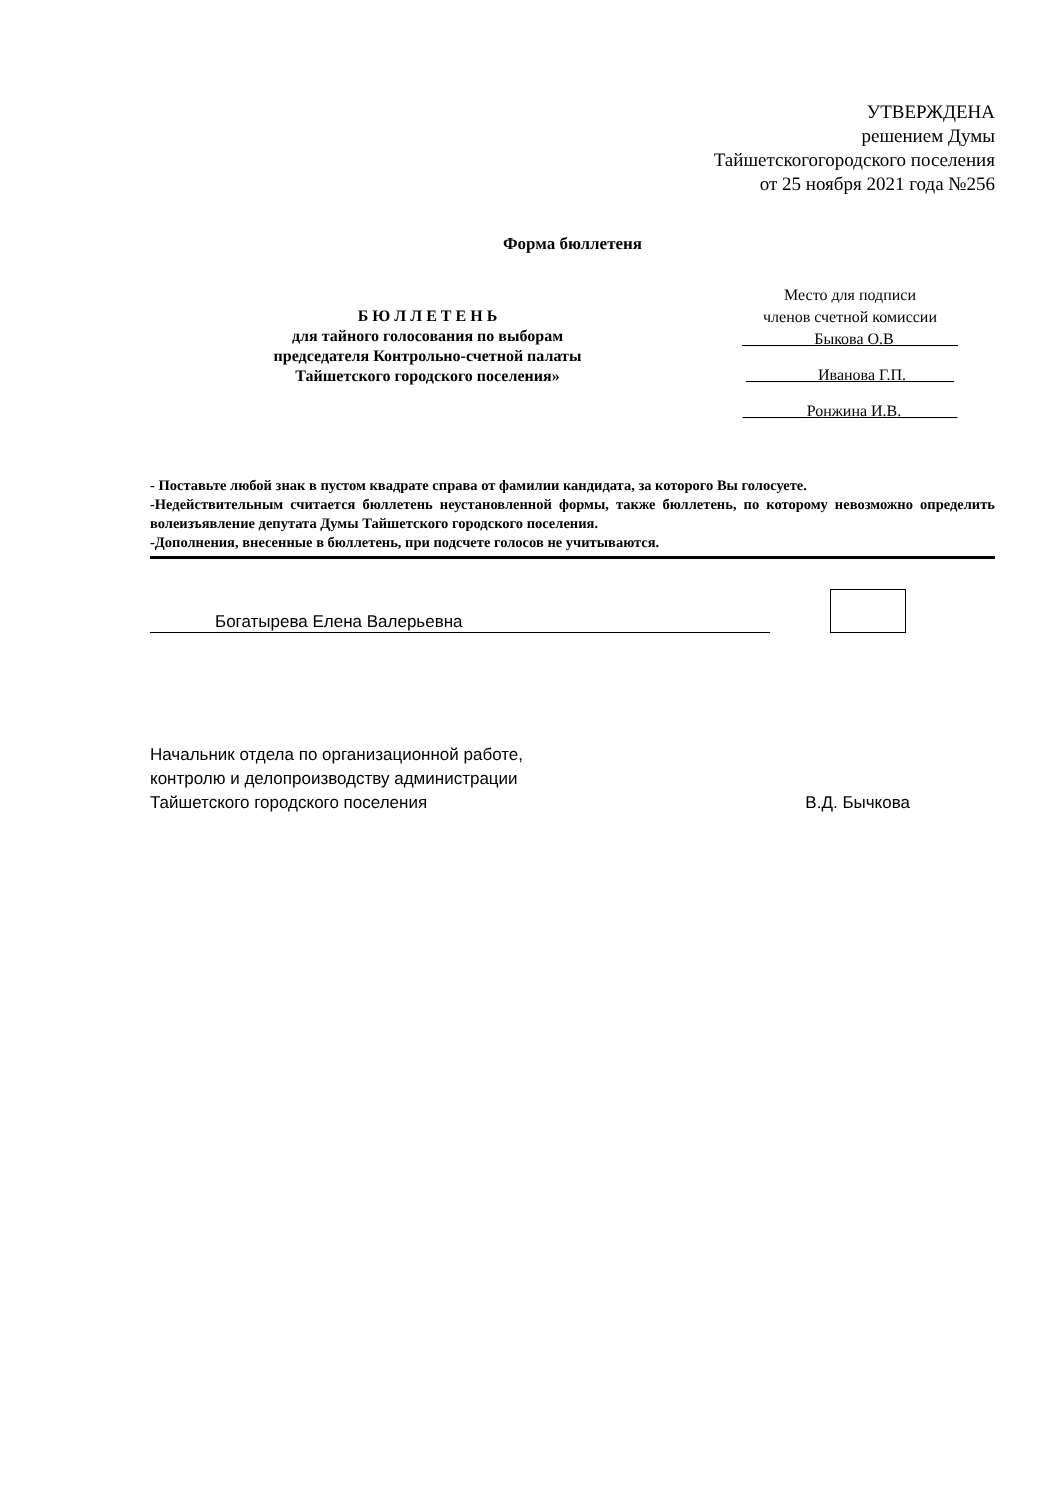УТВЕРЖДЕНА
решением Думы
Тайшетскогогородского поселения
от 25 ноября 2021 года №256
Форма бюллетеня
Б Ю Л Л Е Т Е Н Ь
для тайного голосования по выборам
председателя Контрольно-счетной палаты
Тайшетского городского поселения»
Место для подписи
членов счетной комиссии
_________Быкова О.В________
_________Иванова Г.П.______
________Ронжина И.В._______
- Поставьте любой знак в пустом квадрате справа от фамилии кандидата, за которого Вы голосуете.
-Недействительным считается бюллетень неустановленной формы, также бюллетень, по которому невозможно определить волеизъявление депутата Думы Тайшетского городского поселения.
-Дополнения, внесенные в бюллетень, при подсчете голосов не учитываются.
Богатырева Елена Валерьевна
Начальник отдела по организационной работе,
контролю и делопроизводству администрации
Тайшетского городского поселения
В.Д. Бычкова